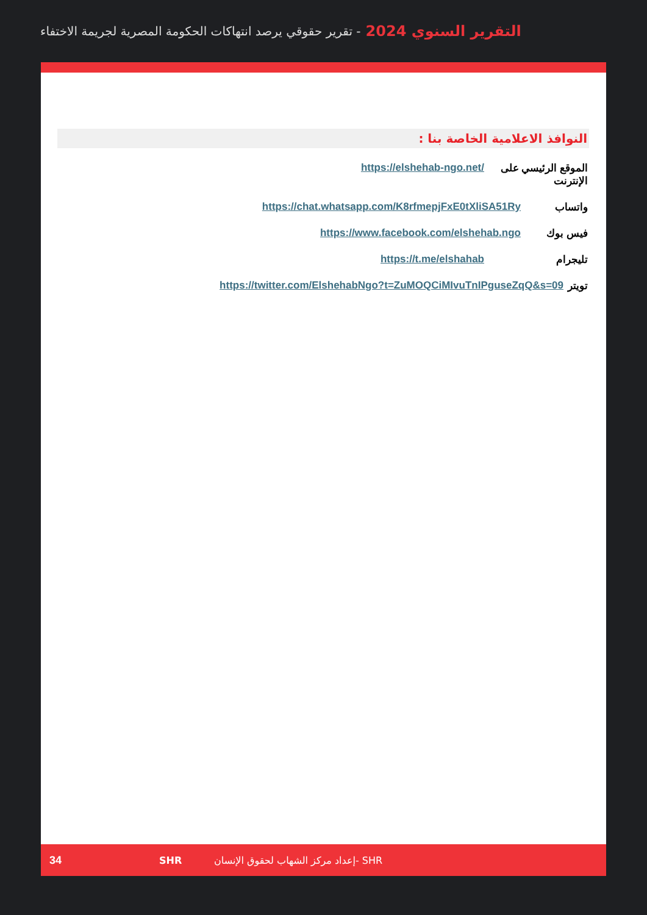التقرير السنوي 2024 - تقرير حقوقي يرصد انتهاكات الحكومة المصرية لجريمة الاختفاء
النوافذ الاعلامية الخاصة بنا :
الموقع الرئيسي على الإنترنت https://elshehab-ngo.net/
واتساب https://chat.whatsapp.com/K8rfmepjFxE0tXliSA51Ry
فيس بوك https://www.facebook.com/elshehab.ngo
تليجرام https://t.me/elshahab
تويتر https://twitter.com/ElshehabNgo?t=ZuMOQCiMIvuTnIPguseZqQ&s=09
34 SHR إعداد مركز الشهاب لحقوق الإنسان- SHR